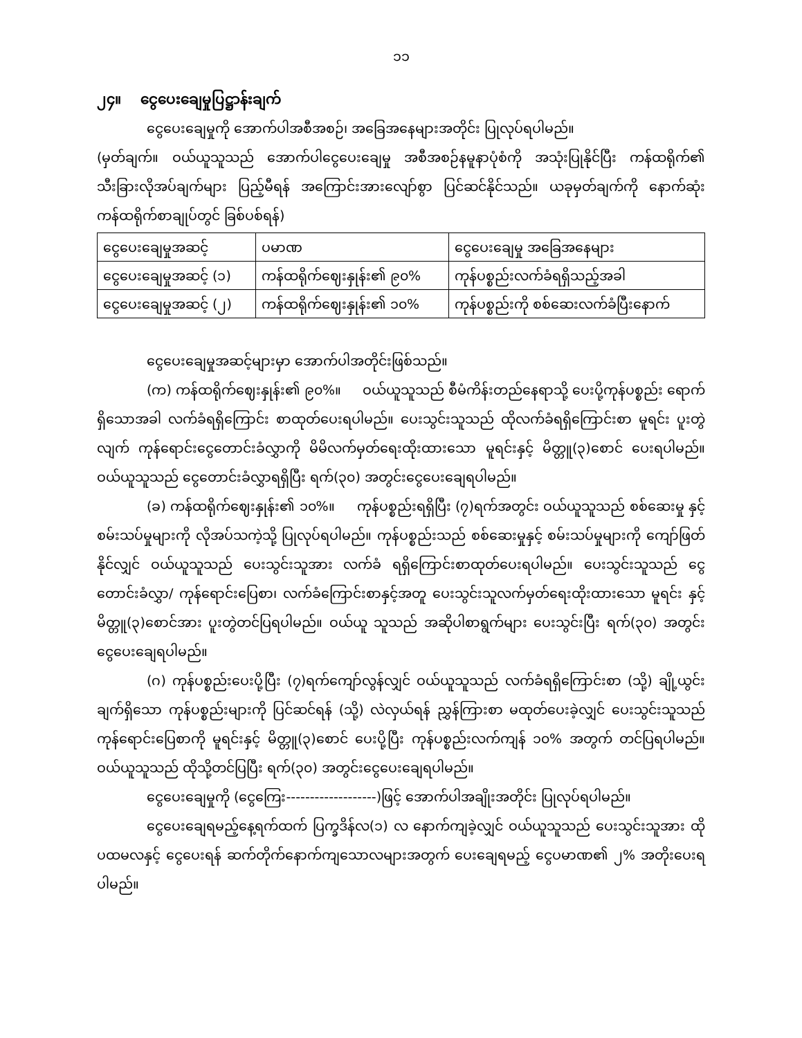၁၁
၂၄။ ငွေပေးချေမှုပြဋ္ဌာန်းချက်
ငွေပေးချေမှုကို အောက်ပါအစီအစဉ်၊ အခြေအနေများအတိုင်း ပြုလုပ်ရပါမည်။
(မှတ်ချက်။ ဝယ်ယူသူသည် အောက်ပါငွေပေးချေမှု အစီအစဉ်နမူနာပုံစံကို အသုံးပြုနိုင်ပြီး ကန်ထရိုက်၏ သီးခြားလိုအပ်ချက်များ ပြည့်မီရန် အကြောင်းအားလျော်စွာ ပြင်ဆင်နိုင်သည်။ ယခုမှတ်ချက်ကို နောက်ဆုံးကန်ထရိုက်စာချုပ်တွင် ခြစ်ပစ်ရန်)
| ငွေပေးချေမှုအဆင့် | ပမာဏ | ငွေပေးချေမှု အခြေအနေများ |
| ငွေပေးချေမှုအဆင့် (၁) | ကန်ထရိုက်ဈေးနှုန်း၏ ၉၀% | ကုန်ပစ္စည်းလက်ခံရရှိသည့်အခါ |
| ငွေပေးချေမှုအဆင့် (၂) | ကန်ထရိုက်ဈေးနှုန်း၏ ၁၀% | ကုန်ပစ္စည်းကို စစ်ဆေးလက်ခံပြီးနောက် |
ငွေပေးချေမှုအဆင့်များမှာ အောက်ပါအတိုင်းဖြစ်သည်။
(က) ကန်ထရိုက်ဈေးနှုန်း၏ ၉၀%။ ဝယ်ယူသူသည် စီမံကိန်းတည်နေရာသို့ ပေးပို့ကုန်ပစ္စည်း ရောက်ရှိသောအခါ လက်ခံရရှိကြောင်း စာထုတ်ပေးရပါမည်။ ပေးသွင်းသူသည် ထိုလက်ခံရရှိကြောင်းစာ မူရင်း ပူးတွဲလျက် ကုန်ရောင်းငွေတောင်းခံလွှာကို မိမိလက်မှတ်ရေးထိုးထားသော မူရင်းနှင့် မိတ္တူ(၃)စောင် ပေးရပါမည်။ ဝယ်ယူသူသည် ငွေတောင်းခံလွှာရရှိပြီး ရက်(၃၀) အတွင်းငွေပေးချေရပါမည်။
(ခ) ကန်ထရိုက်ဈေးနှုန်း၏ ၁၀%။ ကုန်ပစ္စည်းရရှိပြီး (၇)ရက်အတွင်း ဝယ်ယူသူသည် စစ်ဆေးမှု နှင့် စမ်းသပ်မှုများကို လိုအပ်သကဲ့သို့ ပြုလုပ်ရပါမည်။ ကုန်ပစ္စည်းသည် စစ်ဆေးမှုနှင့် စမ်းသပ်မှုများကို ကျော်ဖြတ်နိုင်လျှင် ဝယ်ယူသူသည် ပေးသွင်းသူအား လက်ခံ ရရှိကြောင်းစာထုတ်ပေးရပါမည်။ ပေးသွင်းသူသည် ငွေတောင်းခံလွှာ/ ကုန်ရောင်းပြေစာ၊ လက်ခံကြောင်းစာနှင့်အတူ ပေးသွင်းသူလက်မှတ်ရေးထိုးထားသော မူရင်း နှင့် မိတ္တူ(၃)စောင်အား ပူးတွဲတင်ပြရပါမည်။ ဝယ်ယူ သူသည် အဆိုပါစာရွက်များ ပေးသွင်းပြီး ရက်(၃၀) အတွင်း ငွေပေးချေရပါမည်။
(ဂ) ကုန်ပစ္စည်းပေးပို့ပြီး (၇)ရက်ကျော်လွန်လျှင် ဝယ်ယူသူသည် လက်ခံရရှိကြောင်းစာ (သို့) ချို့ယွင်းချက်ရှိသော ကုန်ပစ္စည်းများကို ပြင်ဆင်ရန် (သို့) လဲလှယ်ရန် ညွှန်ကြားစာ မထုတ်ပေးခဲ့လျှင် ပေးသွင်းသူသည် ကုန်ရောင်းပြေစာကို မူရင်းနှင့် မိတ္တူ(၃)စောင် ပေးပို့ပြီး ကုန်ပစ္စည်းလက်ကျန် ၁၀% အတွက် တင်ပြရပါမည်။ ဝယ်ယူသူသည် ထိုသို့တင်ပြပြီး ရက်(၃၀) အတွင်းငွေပေးချေရပါမည်။
ငွေပေးချေမှုကို (ငွေကြေး-------------------)ဖြင့် အောက်ပါအချိုးအတိုင်း ပြုလုပ်ရပါမည်။
ငွေပေးချေရမည့်နေ့ရက်ထက် ပြက္ခဒိန်လ(၁) လ နောက်ကျခဲ့လျှင် ဝယ်ယူသူသည် ပေးသွင်းသူအား ထိုပထမလနှင့် ငွေပေးရန် ဆက်တိုက်နောက်ကျသောလများအတွက် ပေးချေရမည့် ငွေပမာဏ၏ ၂% အတိုးပေးရပါမည်။